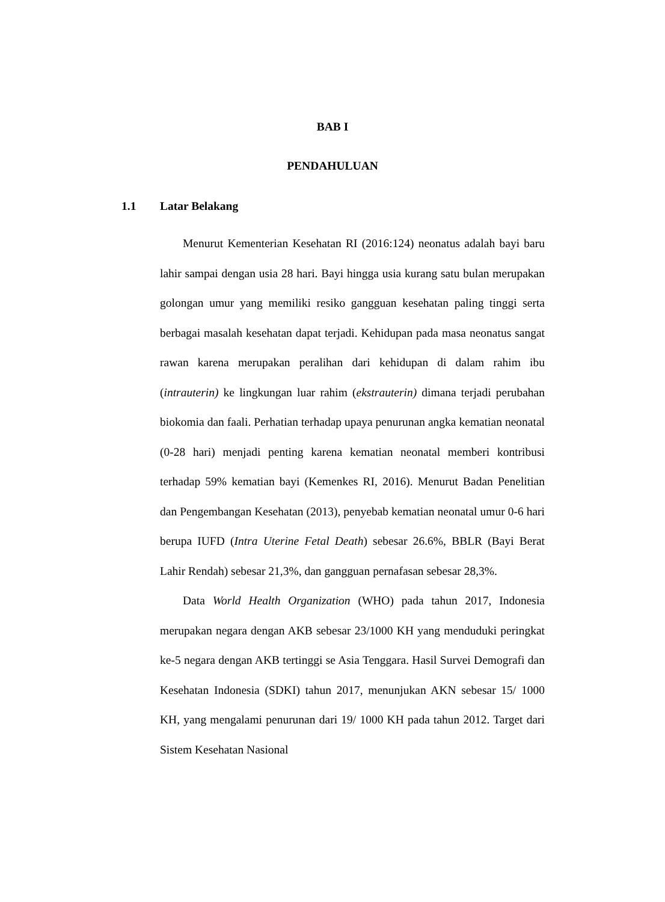BAB I
PENDAHULUAN
1.1 Latar Belakang
Menurut Kementerian Kesehatan RI (2016:124) neonatus adalah bayi baru lahir sampai dengan usia 28 hari. Bayi hingga usia kurang satu bulan merupakan golongan umur yang memiliki resiko gangguan kesehatan paling tinggi serta berbagai masalah kesehatan dapat terjadi. Kehidupan pada masa neonatus sangat rawan karena merupakan peralihan dari kehidupan di dalam rahim ibu (intrauterin) ke lingkungan luar rahim (ekstrauterin) dimana terjadi perubahan biokomia dan faali. Perhatian terhadap upaya penurunan angka kematian neonatal (0-28 hari) menjadi penting karena kematian neonatal memberi kontribusi terhadap 59% kematian bayi (Kemenkes RI, 2016). Menurut Badan Penelitian dan Pengembangan Kesehatan (2013), penyebab kematian neonatal umur 0-6 hari berupa IUFD (Intra Uterine Fetal Death) sebesar 26.6%, BBLR (Bayi Berat Lahir Rendah) sebesar 21,3%, dan gangguan pernafasan sebesar 28,3%.
Data World Health Organization (WHO) pada tahun 2017, Indonesia merupakan negara dengan AKB sebesar 23/1000 KH yang menduduki peringkat ke-5 negara dengan AKB tertinggi se Asia Tenggara. Hasil Survei Demografi dan Kesehatan Indonesia (SDKI) tahun 2017, menunjukan AKN sebesar 15/ 1000 KH, yang mengalami penurunan dari 19/ 1000 KH pada tahun 2012. Target dari Sistem Kesehatan Nasional